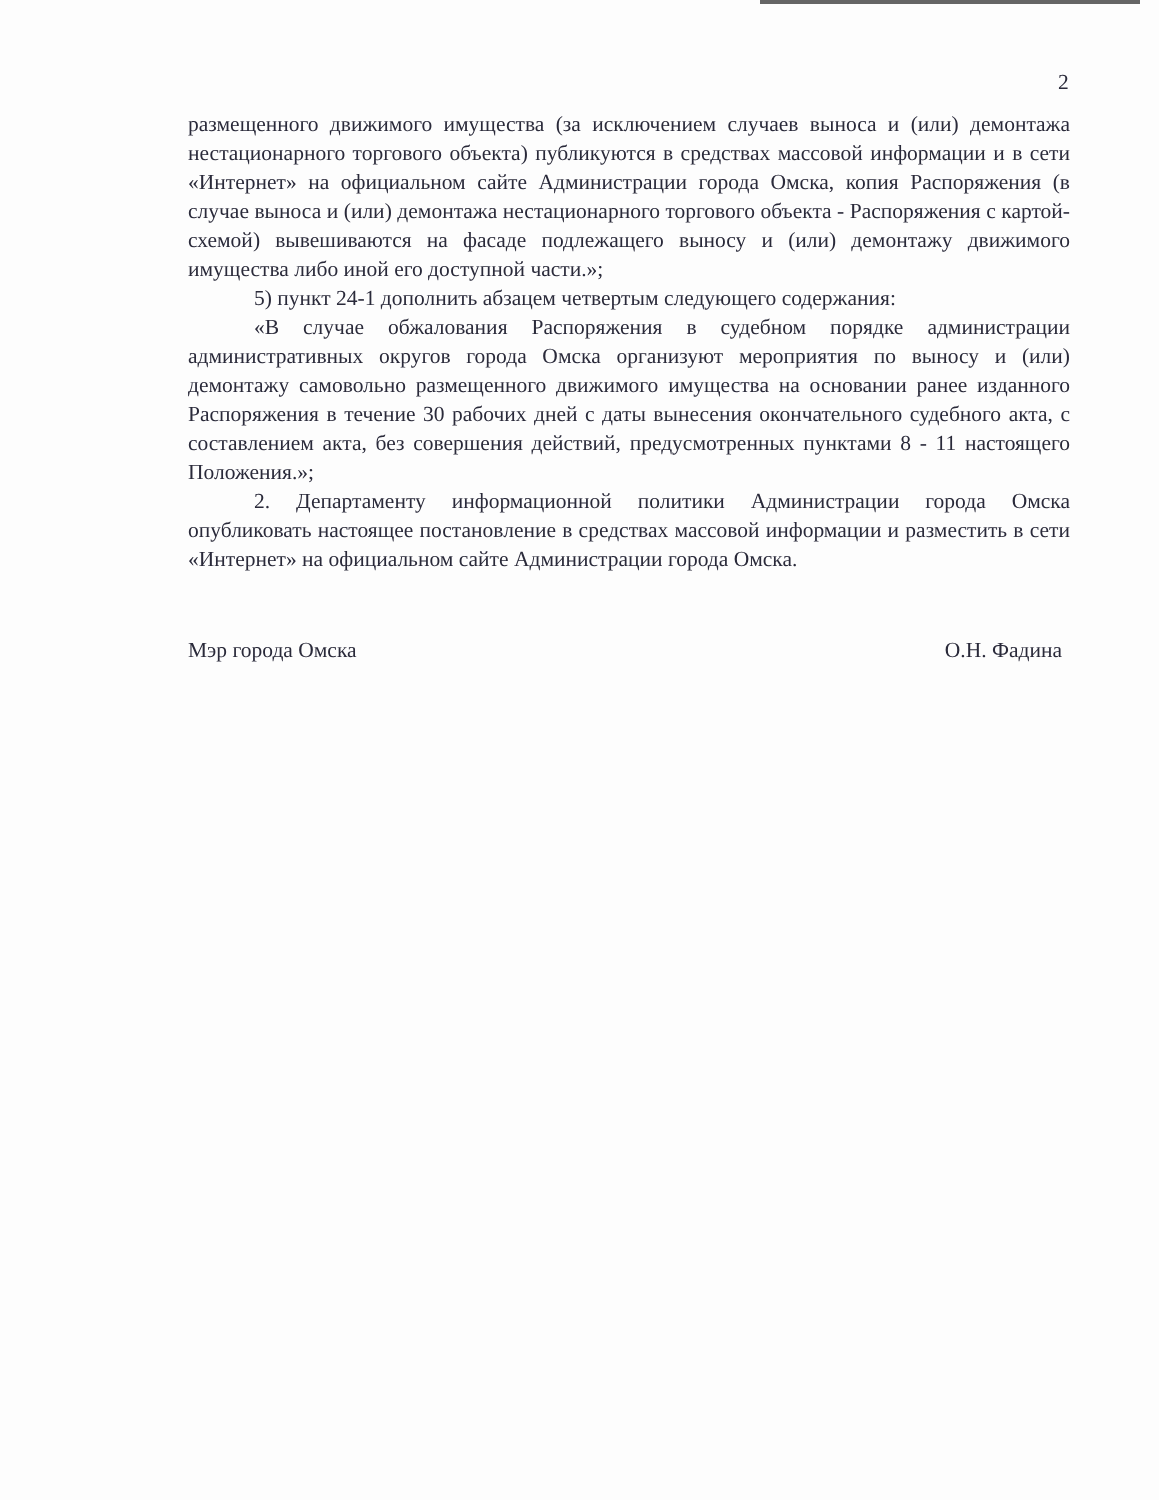2
размещенного движимого имущества (за исключением случаев выноса и (или) демонтажа нестационарного торгового объекта) публикуются в средствах массовой информации и в сети «Интернет» на официальном сайте Администрации города Омска, копия Распоряжения (в случае выноса и (или) демонтажа нестационарного торгового объекта - Распоряжения с картой-схемой) вывешиваются на фасаде подлежащего выносу и (или) демонтажу движимого имущества либо иной его доступной части.»;
5) пункт 24-1 дополнить абзацем четвертым следующего содержания:
«В случае обжалования Распоряжения в судебном порядке администрации административных округов города Омска организуют мероприятия по выносу и (или) демонтажу самовольно размещенного движимого имущества на основании ранее изданного Распоряжения в течение 30 рабочих дней с даты вынесения окончательного судебного акта, с составлением акта, без совершения действий, предусмотренных пунктами 8 - 11 настоящего Положения.»;
2. Департаменту информационной политики Администрации города Омска опубликовать настоящее постановление в средствах массовой информации и разместить в сети «Интернет» на официальном сайте Администрации города Омска.
Мэр города Омска О.Н. Фадина